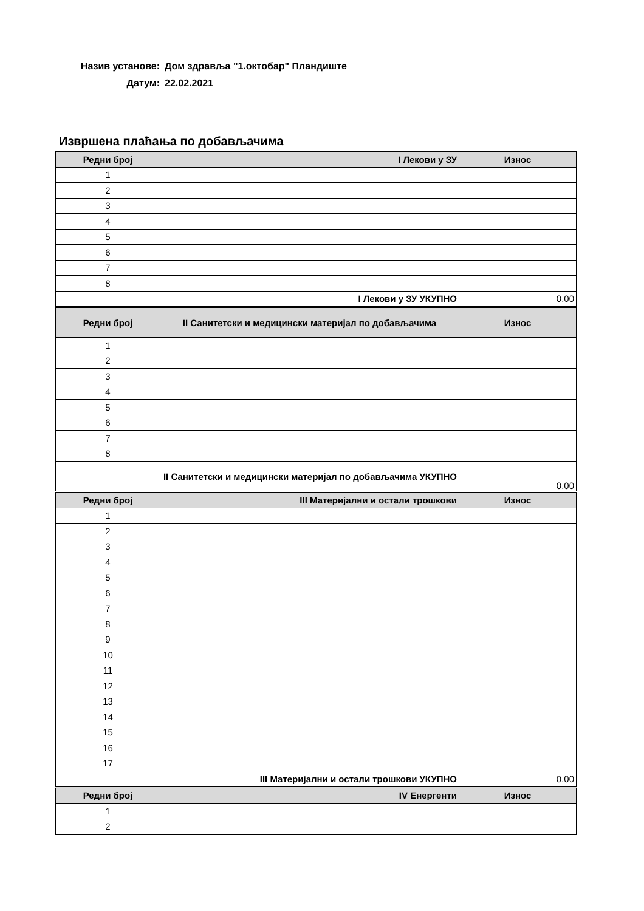Назив установе: Дом здравља "1.октобар" Пландиште
Датум: 22.02.2021
Извршена плаћања по добављачима
| Редни број | I Лекови у ЗУ | Износ |
| --- | --- | --- |
| 1 | | |
| 2 | | |
| 3 | | |
| 4 | | |
| 5 | | |
| 6 | | |
| 7 | | |
| 8 | | |
| | I Лекови у ЗУ УКУПНО | 0.00 |
| Редни број | II Санитетски и медицински материјал по добављачима | Износ |
| 1 | | |
| 2 | | |
| 3 | | |
| 4 | | |
| 5 | | |
| 6 | | |
| 7 | | |
| 8 | | |
| | II Санитетски и медицински материјал по добављачима УКУПНО | 0.00 |
| Редни број | III Материјални и остали трошкови | Износ |
| 1 | | |
| 2 | | |
| 3 | | |
| 4 | | |
| 5 | | |
| 6 | | |
| 7 | | |
| 8 | | |
| 9 | | |
| 10 | | |
| 11 | | |
| 12 | | |
| 13 | | |
| 14 | | |
| 15 | | |
| 16 | | |
| 17 | | |
| | III Материјални и остали трошкови УКУПНО | 0.00 |
| Редни број | IV Енергенти | Износ |
| 1 | | |
| 2 | | |